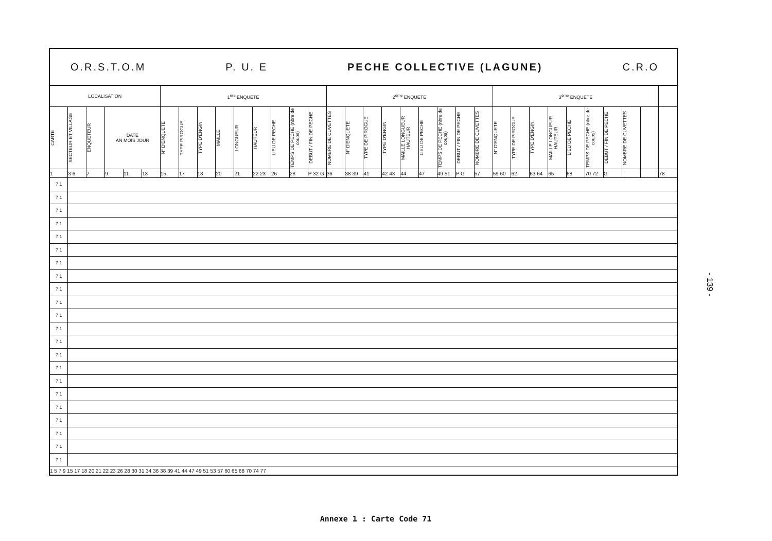O.R.S.T.O.M P. U. E PECHE COLLECTIVE (LAGUNE) C.R.O
| LOCALISATION | | | | | | 1<sup>ère</sup> ENQUETE | | | | | | | | | 2<sup>ème</sup> ENQUETE | | | | | | | | | 3<sup>ème</sup> ENQUETE | | | | | | | | | |
| --- | --- | --- | --- | --- | --- | --- | --- | --- | --- | --- | --- | --- | --- | --- | --- | --- | --- | --- | --- | --- | --- | --- | --- | --- | --- | --- | --- | --- | --- | --- | --- | --- | --- |
| CARTE | SECTEUR ET VILLAGE | ENQUETEUR | DATE AN MOIS JOUR | | | N° D'ENQUETE | TYPE PIROGUE | TYPE D'ENGIN | MAILLE | LONGUEUR | HAUTEUR | LIEU DE PECHE | TEMPS DE PECHE (nbre de coups) | DEBUT / FIN DE PECHE | NOMBRE DE CUVETTES | N° D'ENQUETE | TYPE DE PIROGUE | TYPE D'ENGIN | MAILLE LONGUEUR HAUTEUR | LIEU DE PECHE | TEMPS DE PECHE (nbre de coups) | DEBUT / FIN DE PECHE | NOMBRE DE CUVETTES | N° D'ENQUETE | TYPE DE PIROGUE | TYPE D'ENGIN | MAILLE LONGUEUR HAUTEUR | LIEU DE PECHE | TEMPS DE PECHE (nbre de coups) | DEBUT / FIN DE PECHE | NOMBRE DE CUVETTES | | |
| 1 | 3 6 | 7 | 9 | 11 | 13 | 15 | 17 | 18 | 20 | 21 | 22 23 | 26 | 28 | P 32 G | 36 | 38 39 | 41 | 42 43 | 44 | 47 | 49 51 | P G | 57 | 59 60 | 62 | 63 64 | 65 | 68 | 70 72 | G | | | 78 |
| 7 1 | | | | | | | | | | | | | | | | | | | | | | | | | | | | | | | | | |
| 7 1 | | | | | | | | | | | | | | | | | | | | | | | | | | | | | | | | | |
| 7 1 | | | | | | | | | | | | | | | | | | | | | | | | | | | | | | | | | |
| 7 1 | | | | | | | | | | | | | | | | | | | | | | | | | | | | | | | | | |
| 7 1 | | | | | | | | | | | | | | | | | | | | | | | | | | | | | | | | | |
| 7 1 | | | | | | | | | | | | | | | | | | | | | | | | | | | | | | | | | |
| 7 1 | | | | | | | | | | | | | | | | | | | | | | | | | | | | | | | | | |
| 7 1 | | | | | | | | | | | | | | | | | | | | | | | | | | | | | | | | | |
| 7 1 | | | | | | | | | | | | | | | | | | | | | | | | | | | | | | | | | |
| 7 1 | | | | | | | | | | | | | | | | | | | | | | | | | | | | | | | | | |
| 7 1 | | | | | | | | | | | | | | | | | | | | | | | | | | | | | | | | | |
| 7 1 | | | | | | | | | | | | | | | | | | | | | | | | | | | | | | | | | |
| 7 1 | | | | | | | | | | | | | | | | | | | | | | | | | | | | | | | | | |
| 7 1 | | | | | | | | | | | | | | | | | | | | | | | | | | | | | | | | | |
| 7 1 | | | | | | | | | | | | | | | | | | | | | | | | | | | | | | | | | |
| 7 1 | | | | | | | | | | | | | | | | | | | | | | | | | | | | | | | | | |
| 7 1 | | | | | | | | | | | | | | | | | | | | | | | | | | | | | | | | | |
| 7 1 | | | | | | | | | | | | | | | | | | | | | | | | | | | | | | | | | |
| 7 1 | | | | | | | | | | | | | | | | | | | | | | | | | | | | | | | | | |
| 7 1 | | | | | | | | | | | | | | | | | | | | | | | | | | | | | | | | | |
| 7 1 | | | | | | | | | | | | | | | | | | | | | | | | | | | | | | | | | |
| 7 1 | | | | | | | | | | | | | | | | | | | | | | | | | | | | | | | | | |
| 1 5 7 9 15 17 18 20 21 22 23 26 28 30 31 34 36 38 39 41 44 47 49 51 53 57 60 65 68 70 74 77 | | | | | | | | | | | | | | | | | | | | | | | | | | | | | | | | | |
- 139 -
Annexe 1 : Carte Code 71